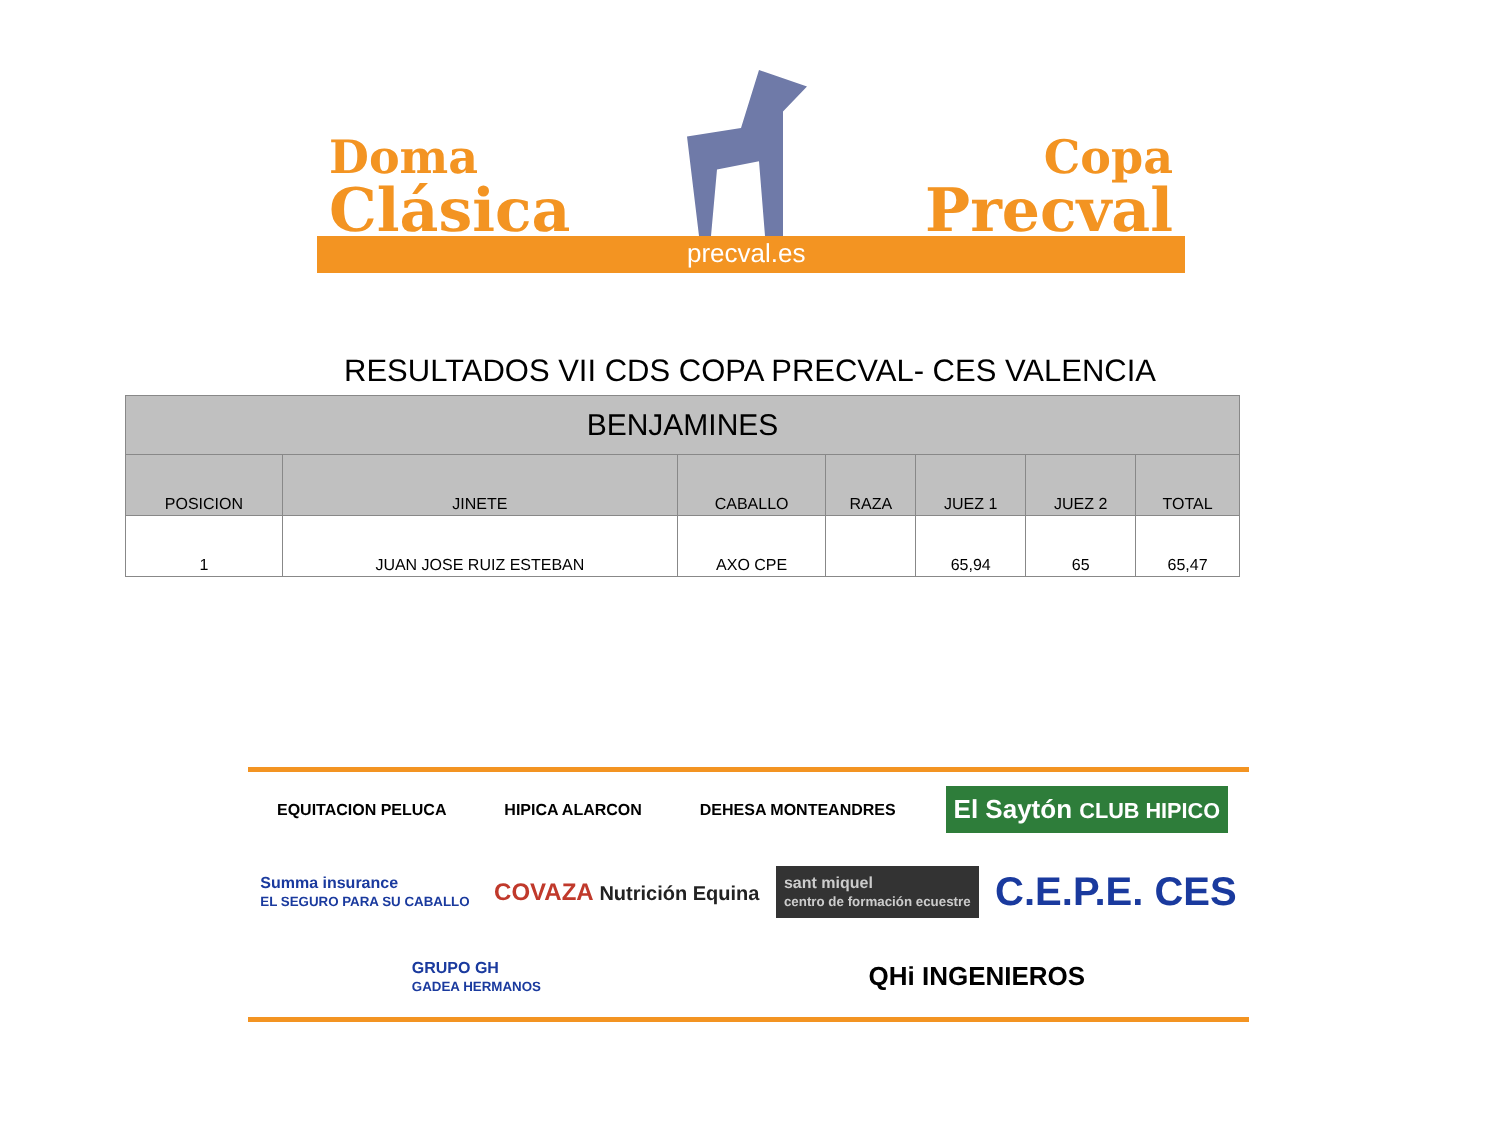Doma
Clásica
Copa
Precval
precval.es
RESULTADOS VII CDS COPA PRECVAL- CES VALENCIA
| BENJAMINES | | | | | | |
| --- | --- | --- | --- | --- | --- | --- |
| POSICION | JINETE | CABALLO | RAZA | JUEZ 1 | JUEZ 2 | TOTAL |
| 1 | JUAN JOSE RUIZ ESTEBAN | AXO CPE | | 65,94 | 65 | 65,47 |
EQUITACION PELUCA
HIPICA ALARCON
DEHESA MONTEANDRES
El Saytón CLUB HIPICO
Summa insurance
EL SEGURO PARA SU CABALLO
COVAZA Nutrición Equina
sant miquel
centro de formación ecuestre
C.E.P.E. CES
GRUPO GH
GADEA HERMANOS
QHi INGENIEROS